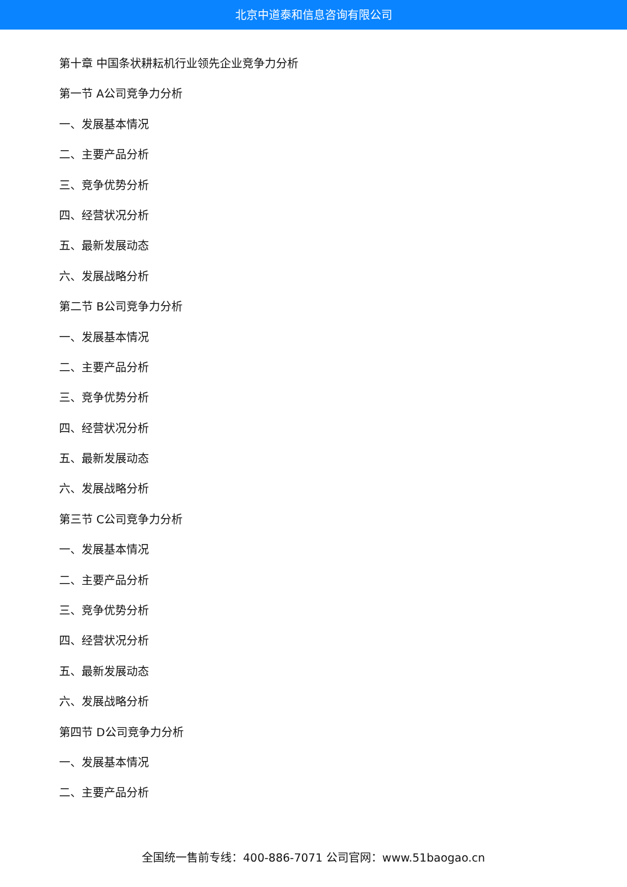北京中道泰和信息咨询有限公司
第十章 中国条状耕耘机行业领先企业竞争力分析
第一节 A公司竞争力分析
一、发展基本情况
二、主要产品分析
三、竞争优势分析
四、经营状况分析
五、最新发展动态
六、发展战略分析
第二节 B公司竞争力分析
一、发展基本情况
二、主要产品分析
三、竞争优势分析
四、经营状况分析
五、最新发展动态
六、发展战略分析
第三节 C公司竞争力分析
一、发展基本情况
二、主要产品分析
三、竞争优势分析
四、经营状况分析
五、最新发展动态
六、发展战略分析
第四节 D公司竞争力分析
一、发展基本情况
二、主要产品分析
全国统一售前专线：400-886-7071 公司官网：www.51baogao.cn